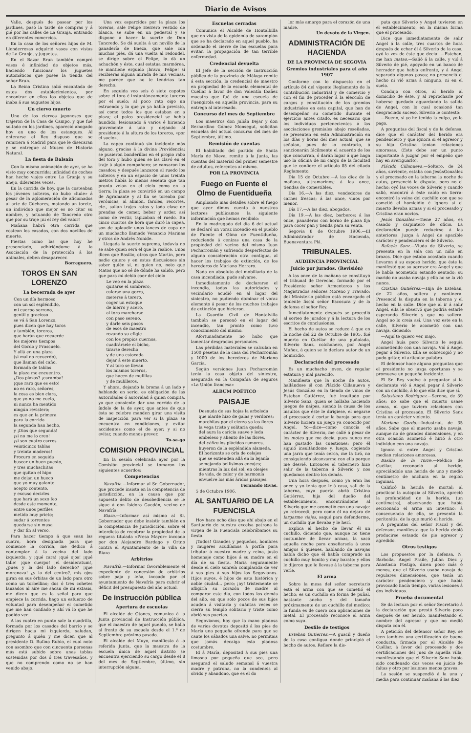Diario de Avisos
Valle, después de pasear por los jardines, pasó la tarde de compras y á pié por las calles de La Granja, entrando en diferentes comercios.
En la casa de los señores hijos de M. Llenderrozas adquirió vasos con vistas de La Granja, y juguetes.
En el Bazar Brun también compró vasos é infinidad de objetos más, haciendo funcionar los juguetes automáticos que posee la tienda del señor Brun.
La Reina Cristina salió encantada de estos dos establecimientos, por encontrar en ellos los objetos que de inaba á sus augustos hijos.
Un ciervo muerto
Uno de los ciervos japoneses que trajeron de la Casa de Campo, y que fué soltado en los jardines, apareció ahogado hoy en uno de los estanques. Al enterarse el Rey dispuso que se remitiera á Madrid para que le disecaran y se entregue al Museo de Historia Natural.
La fiesta de Balsaín
Con la misma animación de ayer, se ha visto muy concurrida; infinidad de coches han hecho viajes entre La Granja y su anejo, diferentes veces.
En la corrida de hoy, que la costeaban los jóvenes solteros, no hubo «hule» á pesar de la aglomeración de aficionados al arte de Cúchares, matando un torete, un individuo que mejor es no citar su nombre, y actuando de Tancredo otro que por su traje ¡ni el rey del valor!
Mañana habrá otra corrida que costean los casados, con dos novillos de muerte.
Fiestas como las que hoy he presenciado, adhiriéndome á la Asociación de la protección á los animales, deben desaparecer.
Borreguero.
TOROS EN SAN LORENZO
La becerrada de ayer
Con un día hermoso
con un sol espléndido,
mi cuerpo serrano,
gentil y gracioso
se vá á San Lorenzo,
pues dicen que hay toros
y también, toreros,
que harán que recuerde
los mejores tiempos
del Gordo y Frascuelo.
Y allá en una plaza
(si mal no recuerdo),
que llaman del caño,
formada de tablas
la plaza me encuentro.
¿Dos plazas? ¡caramba!
¡que raro que es esto!
no es raro, señores,
la cosa es bien clara,
que yo no me cuelo,
ni nunca ha mentido
ningún revistero;
es que en la primera
para la corrida
la segunda han hecho,
y ¡Dios que segunda!
¡si no me lo creo!
¡si son cuatro carros
veinticinco tablas
y treinta maderos!
Procuro en seguida
buscar un buen puesto,
y tres muchachitas
que quitan el hipo
me dejan un hueco
que yo muy galante
acepto contento,
y excuso decirles
que hará un sexo feo
desde este momento,
entre unos perfiles
metido muy prieto;
sudar á torrentes
quedarse sin musa
y dar fin al verso.
Para hacer tiempo á que sean las cuatro, hora designada para que comience la corrida, me dedico á contemplar á la vecina del lado izquierdo, y ¡qué cara! ¡qué ojos! ¡qué talle! ¡que cuerpo! ¡el desideratum!, ¿pues y la del lado derecho? ¡que morenaza! ¿y la del centro?, mis ojos giran en sus órbitas de un lado para otro como un torbellino; dos ó tres cohetes lanzados al aire me sacan de mi extasis, me dicen que es la señal para que empiece la corrida, hago un esfuerzo de voluntad para desempeñar el cometido que me han confiado y ahí vá lo que he podido ver.
A las cuatro en punto sale la cuadrilla, formada por los casados del barrio y se dirigen hacia mi izquierda, saludan, pregunto á quién y me dicen que al presidente D. Rufino Rubio, el cual noto con asombro que con cincuenta personas más está subido sobre unas tablas sostenidas por dos ó tres travesaños, y que no comprendo como no se han venido abajo.
Una vez esparcidos por la plaza los toreros, sale Felipe Herrero vestido de blanco, se sube en un pedestal y se dispone á hacer la suerte de Don Tancredo. Se dá suelta á un novillo de la ganadería de Baeza, que sale con muchos piés, dá una vuelta al redondel, se dirige sobre el Felipe, lo dá un achuchón y éste, cual estatua marmórea, se mantiene erguido ¡bravo, Felipe! si recibieras alguna mirada de mis vecinas, me parece que no te tendrías tan derecho.
En seguida veo seis ó siete capotes sobre el toro é instantáneamente toreros por el suelo; al poco rato oigo un estruendo y lo que yo ya había previsto, así como todos los que estaban en a plaza; el palco presidencial se había hundido, lesionando á varios é hiriendo gravemente á uno y dejando al presidente á la altura de los toreros, «por el suelo».
La capea continuó sin incidente más alguno, gracias á la divina Providencia; se pusieron banderillas en el propio rabo del toro y hubo quien se las clavó en el traje á algún compañero; se cansaron los casados; y después lanzaron al ruedo los solteros y en un espacio de unos treinta metros había lo menos sesenta que tan pronto veían en el cielo como en la tierra; la plaza se convirtió en un campo de Agramante y al fin se toreaba por verónicas, al alimón, faroles, recortes, etc., salían trajes rotos y toda clase de prendas de comer, beber y arder, así como de vestir, tapizaban el ruedo. En cinco cuartos de hora que duró la capea, son de aplaudir unos lances de capa de un muchacho llamado Venancio Marinas y otros de Andrés Nonide.
Llegada la suerte suprema, todavía no se sabe quien será el que la realice. Unos dicen que Basilio, otros que Martín, pero nadie quiere y en estas discusiones sin saber quién sí, ni quien no, noto que Matos que no sé de dónde ha salido, pero que para mí debió caer del cielo
Le veo en la plaza
quitarse el sombrero,
calarse una gorra,
meterse á torero,
coger un estoque
de hierro y acero,
al toro marcharse
con paso sereno,
y darle seis pasos
de esos de maestro
rozando su efigie
con los propios cuernos,
cuadrársele el bicho,
tirarse derecho
y de una estocada
dejar á este muerto.
Y al toro se llevan
los mismos toreros,
que hacen de mulillas
y de mulilleros.
Y ahora, dejando la broma á un lado y hablando en serio, es obligación de las autoridades ó autoridad á quien compita, ya que consiente dar una corrida de la índole de la de ayer, que antes de que ésta se celebre manden girar una visita de inspección para ver si la plaza se encuentra en condiciones, y evitar accidentes como el de ayer; y si no evitar, cuando menos prever.
To-sa-go
COMISION PROVINCIAL
En la sesión celebrada ayer por la Comisión provincial se tomaron los siguientes acuerdos:
Competencias
Navafría.—Informar al Sr. Gobernador, que procede insista en la competencia de jurisdicción, en la causa que por supuesto delito de desobediencia se le sigue á don Isidoro Guedán, vecino de Navafría.
Riaza.—Informar así mismo al Sr. Gobernador que debe insistir también en la competencia de Jurisdicción, sobre el interdicto de recobrar la propiedad de la reguera titulada «Presa Mayor» incoado por don Alejandro Bardago y Ortno contra el Ayuntamiento de la villa de Riaza
Arbitrios
Navafría.—Informar favorablemente el expediente de concesión de arbitrios sobre paja y leña, incoado por el ayuntamiento de Navafría para cubrir el déficit del presupuesto del año actual.
De instrucción pública
Apertura de escuelas
El alcalde de Otones, comunica á la Junta provincial de Instrucción pública, que el maestro de aquel pueblo, se halla al frente de su escuela desde el 1.º de Septiembre próximo pasado.
El alcalde del Muyo, manifiesta á la referida Junta, que la maestra de la escuela única de aquel distrito se encuentra ejerciendo su cargo desde el 8 del mes de Septiembre, último, sin interrupción alguna.
Escuelas cerradas
Comunica el Alcalde de Hontalbilla que en vista de la epidemia de sarampión que se ha declarado en aquel pueblo, ha ordenado el cierre de las escuelas para evitar, la propagación de tan terrible enfermedad.
Credencial devuelta
El Jefe de la sección de Instrucción pública de la provincia de Málaga remite á esta sección, la credencial de maestro en propiedad de la escuela elemental de Cuéllar á favor de don Valentín Ibañez maestro que fué de una escuela de Fuengirola en aquella provincia, para su entrega al interesado.
Concurso del mes de Septiembre
Los maestros don Julián Bejar y don Bernardino Gómez Monsegut, solicitan escuelas del actual concurso del mes de Septiembre, último.
Remisión de cuentas
El habilitado del partido de Santa María de Nieva, remite á la Junta, las cuentas del material del primer semestre de adultos, referentes al mismo.
POR LA PROVINCIA
Fuego en Fuente el Olmo de Fuentidueña
Ampliando más detalles sobre el fuego que ayer dimos cuenta á nuestros lectores publicamos la siguiente información que hemos recibido:
En la madrugada del día 6 del actual se declaró un voraz incendio en el pueblo de Fuente el Olmo de Fuentidueña, reduciendo á cenizas una casa de la propiedad del vecino del mismo Juan Pecharromán y sufriendo desperfectos de alguna consideración otra contigua, al hacer los trabajos de extinción, de los herederos de Mariano Herrero.
Nada en absoluto del mobiliario de la casa incendiada, pudo salvarse.
Inmediatamente de declararse el incendio, todas las autoridades y vecindario acudió en al lugar del siniestro, no pudiendo dominar el voraz elemento á pesar de los muchos trabajos de extinción que hicieron.
La Guardia Civil de Hontalvilla también se personó en el lugar del incendio, tan pronto como tuvo conocimiento del mismo.
Afortunadamente no hubo que lamentar desgracias personales.
Las pérdidas materiales se calculan en 1500 pesetas de la casa del Pecharromán y 1000 de los herederos de Mariano García.
Según versiones Juan Pecharromán tenía la casa objeto del siniestro, asegurada en la Compañía de seguros «La Unión francesa»
ALBUM POÉTICO
PAISAJE
Desnuda de sus hojas la arboleda
que alarde hizo de galas y verdores;
marchitas por el cierzo ya las flores
la vega triste y solitaria queda;
del aura la caricia suave y leda
embeleso y aliento de las flores,
del céfiro los plácidos rumores,
huyeron de la espléndida alameda.
El horizonte se orla de celajes
que se extienden allá en la lejanía
semejando bellísimos encajes;
mientras la luz del sol, en oleajes
de vida, de calor y de harmonía
envuelve los más áridos paisajes.
Fernando Rivas.
5 de Octubre 1906.
AL SANTUARIO DE LA FUENCISLA
Hoy hace ocho días que ahí abajo en el Santuario de nuestra excelsa patrona la virgen de la Fuencisla celebrábamos su fiesta.
¡Todos! Grandes y pequeños, hombres y mugeres acudíamos á porfía para tributar á nuestra madre y reina, justo homenaje como hijos á su madre en el día de su fiesta. María seguramente desde el cielo sonreía complacida de ver á sus pies á sus hijos los Segovianos. Hijos suyos, é hijos de esta histórica y noble ciudad... pero; ¡ay! tristemente se afligiría su corazón de madre al comparar este día, con todos los demás del año, en que solo pocos de sus hijos acuden á visitarla y cuántas veces se cierra su templo solitario y triste como abrió sus puertas.
Segovianos, hoy que la mano piadosa de varios devotos depositó á los pies de María una pequeña ofrenda para que se cante los sábados una salve, no permitais que jamás decaiga esta piadosa costumbre.
Id á María, depositad á sus pies una limosna por pequeña que sea, pero asegurad el saludo semanal á vuestra madre y patrona, no la condeneis al olvido y abandono, que es el do
lor más amargo para el corazón de una madre.
Un devoto de la Virgen.
ADMINISTRACIÓN DE HACIENDA
DE LA PROVINCIA DE SEGOVIA
Gremios industriales para el año 1907
Conforme con lo dispuesto en el artículo 84 del vigente Reglamento de la contribución industrial y de comercio y con el fin de proceder á la elección de cargos y constitución de los gremios industriales en esta capital, que han de desempeñar su cometido durante el ejercicio antes citado, es necesario que los individuos pertenecientes á las asociaciones gremiales abajo reseñadas, se presenten en esta Administración en los días y horas del mes actual, que se señalan, pues de lo contrario, ó sancionarán fácilmente el acuerdo de los que concurran, ó darán lugar á que haga uso la oficina de mi cargo de la facultad que le confiere el artículo 85 del citado Reglamento.
Día 15 de Octubre.—A las diez de la mañana, ultramarinos; á las once, tiendas de comestibles.
Día 16.—A las diez, vendedores de carnes frescas; á las once, vinos por menor.
Día 17.—A las diez, abogados.
Día 19.—A las diez, barberos; á las once, panaderos con horno de plaza fija para cocer pan y tienda para su venta.
Segovia 8 de Octubre 1906.—El Administrador de Hacienda, Buenaventura Plá.
TRIBUNALES.
AUDIENCIA PROVINCIAL
Juicio por jurados. (Revisión)
A las once de la mañana se constituyó el tribunal de Derecho, formado por el Presidente señor Armenteros y los Magistrados señores Moreno y Travado: del Ministerio público está encargado el teniente fiscal señor Escosura y de la defensa el señor Rey.
Inmediatamente después se procedió al sorteo de jurados y á la lectura de los escritos de conclusiones.
El hecho de autos se reduce á que en la noche del 22 de Octubre de 1905, fué muerto en Cuéllar de una puñalada, Silverio Sanz, colchonero, por Angel Muñoz, á quien se le declara autor de un homicidio.
Declaración del procesado
Es un muchacho joven, de regular estatura y mal parecido.
Manifiesta que la noche de autos, hallándose él con Plácido Cillanueva y Jesús González en la tienda de vinos de Esteban Gutiérrez, fué insultado por Silverio Sanz, quien se hallaba haciendo juegos de naipes, siendo la causa de los insultos que éste le dirigiese, el negarse el procesado á cortar la baraja para que Silverio hiciera un juego ya conocido por Angel. Yo—dice—como conocía el carácter de Silverio, me callé á pesar de los motes que me decía, pues nunca me han gustado las cuestiones; pero él siguió insultándome y, luego, cogiendo una jarra que tenía cerca, me la tiró, no consiguiendo alcanzarme con ella porque me desvié. Entonces el tabernero hizo salir de la taberna á Silverio y nos quedamos dentro los demás.
Una hora después, como ya eran las once y yo tenía que ir á casa, salí de la taberna, cuya puerta abrió Cristina Gutiérrez, hija del dueño del establecimiento, encontrándome al Silverio que me acometió con una navaja: yo retrocedí, pero como él no dejara de largarme viajes, saqué para defenderme, un cuchillo que llevaba y le herí.
Explica el hecho de llevar él un cuchillo, diciendo que, aunque no tiene costumbre de llevar armas, la sacó aquella noche para enseñarsela á unos amigos á quienes, hablando de navajas había dicho que él había comprado un cuchillo muy bonito y muy barato: y ellos le dijeron que le llevase á la taberna para verle.
El arma
Sobre la mesa del señor secretario está el arma con que se cometió el hecho; es un cuchillo en forma de puñal, bastante ancho y del tamaño próximamente de un cuchillo del medico; la funda es de cuero con aplicaciones de metal. El procesado reconoce el arma como suya.
Desfile de testigos
Esteban Gutierrez.—A guacil y dueño de la casa contigua donde principió el hecho de autos. Refiere la dis-
puta que Silverio y Angel tuvieron en el establecimiento, en la misma forma que el procesado.
Dice que inmediatamente de salir Angel á la calle, tres cuartos de hora después de echar él á Silverio de la casa, oyó la voz de éste que decía: —Esteban, me han matao.—Salió á la calle, y vió á Silverio de pié, apoyado en un banco de herrador que había enfrente, y á Angel separado algunos pasos; no presenció el hecho ni vió arma á ninguno, ni en el suelo.
Condujo con otros, al herido al domicilio de éste, y al reprocharle por haberse quedado aguardando la salida de Angel, con lo cual ocasionó tan desgraciado suceso, Silverio le contestó:
—Bueno, si yo he tenido la culpa, yo la pago.
A preguntas del fiscal y de la defensa, dice que el carácter del herido era pendenciero y que ignora si el agresor y su hija Cristina tenían relaciones amorosas. (Este debe ser un punto importante á juzgar por el empeño que hay en averiguarlo).
Plácido Cillanueva.—Soltero, de 24 años, sirviente, estaba con JesúsGonzález y el procesado en la taberna la noche de autos, presenció la disputa, pero no el hecho; oyó las voces de Silverio y cuando salió, encontró á éste caído en tierra: encontró la vaina del cuchillo con que se cometió el homicidio é ignora si el muerto llevaba armas y si el procesado y Cristina eran novios.
Jesús González.—Tiene 27 años, es casado y carpintero de oficio. La declaración puede reducirse á las anteriores. Juzga á Angel de apacible carácter y pendenciero el de Silverio.
Rafaela Sanz.—Viuda de Silverio, se presenta en la sala con un niño en brazos. Dice que estaba acostada cuando llevaron á su esposo herido, que éste la manifestó que su agresor era Angel y que le había acometido estando sentado; su marido no usaba navaja y ella no se la vió nunca.
Cristina Gutiérrez.—Hija de Esteban, de 22 años, soltera y cantinera. Presenció la disputa en la taberna y el hecho en la calle. Dice que al ir á salir Angel, ella le observó que podría estarle esperando Silverio y que no saliera. Angel no lo creia así. Una vez este en la calle, Silverio le acometió con una navaja, diciendo:
—Aquí te quiero ver, majo.
Angel huía pero Silverio le seguía acometiendo con una navaja. Vió á Angel pegar á Silverio. Ella se sobrecogió y no pudo gritar, ni articular palabra.
El defensor hace alguna preguntas que el presidente no juzga oportunas y se promueve un pequeño incidente.
El Sr. Rey vuelve á preguntar si la declarante vió á Angel pegar á Silverio con un cuchillo, á lo que ella dice que sí.
Salustiano Rodríguez.—Sereno, de 39 años; no sabe que el muerto usase armas, ni que tuviera relaciones con Cristina el procesado. El Silverio Sanz tenía un carácter violento.
Mariano Gordo.—Industrial, de 35 años. Sabe que el muerto usaba navaja, aunque no de grandes dimensiones, y en otra ocasión acometió é hirió á otro individuo con una navaja.
Ignora si entre Angel y Cristina median relaciones amorosas.
Basilio de la Torre.—Médico de Cuéllar, reconoció al herido, apreciándole una herida de uno y medio centímetro de anchura en la región inguinal.
Calificó la herida de mortal; al practicar la autopsia al Silverio, apreció la profundidad de la herida, (un centímetro), observando que había seccionado el arma un intestino: á consecuencia de ella, se presentó la peritonitis, de la que murió el herido.
A preguntas del señor Fiscal y del defensor, manifiesta que la herida debió producirse estando de pie agresor y agredido.
Otros testigos
Los propuestos por la defensa, N. Barbolla, Angel Fraile, Julián Diez y Anastasio Postigo, dicen poco más ó menos, que el Silverio usaba navaja de regulares dimensiones, que tenía un carácter pendenciero y que había provocado hacía tiempo, varias lesiones á dos individuos.
Prueba documental
Se da lectura por el señor Secretario á la declaración que prestó Silverio poco después de ser herido, manifestando el nombre del agresor y que no medió disputa con él.
A petición del defensor señor Rey, se leen también una certificación de buena conducta, firmada por el Alcalde de Cuéllar, á favor del procesado y dos certificaciones del Juez de aquella villa, manifestando que el Silverio Sanz había sido condenado dos veces en juicio de faltas y otro por lesiones menos graves.
La sesión se suspendió á la una y media para continuar mañana á las diez